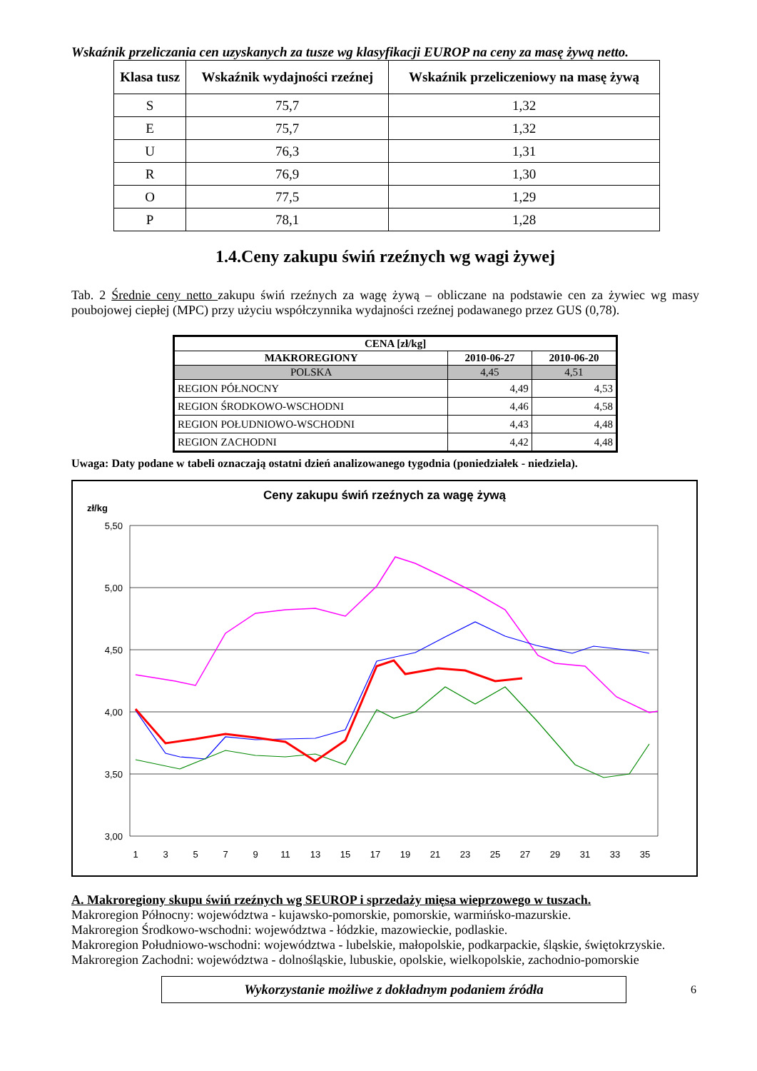Wskaźnik przeliczania cen uzyskanych za tusze wg klasyfikacji EUROP na ceny za masę żywą netto.
| Klasa tusz | Wskaźnik wydajności rzeźnej | Wskaźnik przeliczeniowy na masę żywą |
| --- | --- | --- |
| S | 75,7 | 1,32 |
| E | 75,7 | 1,32 |
| U | 76,3 | 1,31 |
| R | 76,9 | 1,30 |
| O | 77,5 | 1,29 |
| P | 78,1 | 1,28 |
1.4.Ceny zakupu świń rzeźnych wg wagi żywej
Tab. 2 Średnie ceny netto zakupu świń rzeźnych za wagę żywą – obliczane na podstawie cen za żywiec wg masy poubojowej ciepłej (MPC) przy użyciu współczynnika wydajności rzeźnej podawanego przez GUS (0,78).
| CENA [zł/kg] | | |
| --- | --- | --- |
| MAKROREGIONY | 2010-06-27 | 2010-06-20 |
| POLSKA | 4,45 | 4,51 |
| REGION PÓŁNOCNY | 4,49 | 4,53 |
| REGION ŚRODKOWO-WSCHODNI | 4,46 | 4,58 |
| REGION POŁUDNIOWO-WSCHODNI | 4,43 | 4,48 |
| REGION ZACHODNI | 4,42 | 4,48 |
Uwaga: Daty podane w tabeli oznaczają ostatni dzień analizowanego tygodnia (poniedziałek - niedziela).
Ceny zakupu świń rzeźnych za wagę żywą
zł/kg
5,50
5,00
4,50
4,00
3,50
3,00
1
3
5
7
9
11
13
15
17
19
21
23
25
27
29
31
33
35
A. Makroregiony skupu świń rzeźnych wg SEUROP i sprzedaży mięsa wieprzowego w tuszach.
Makroregion Północny: województwa - kujawsko-pomorskie, pomorskie, warmińsko-mazurskie.
Makroregion Środkowo-wschodni: województwa - łódzkie, mazowieckie, podlaskie.
Makroregion Południowo-wschodni: województwa - lubelskie, małopolskie, podkarpackie, śląskie, świętokrzyskie.
Makroregion Zachodni: województwa - dolnośląskie, lubuskie, opolskie, wielkopolskie, zachodnio-pomorskie
Wykorzystanie możliwe z dokładnym podaniem źródła
6